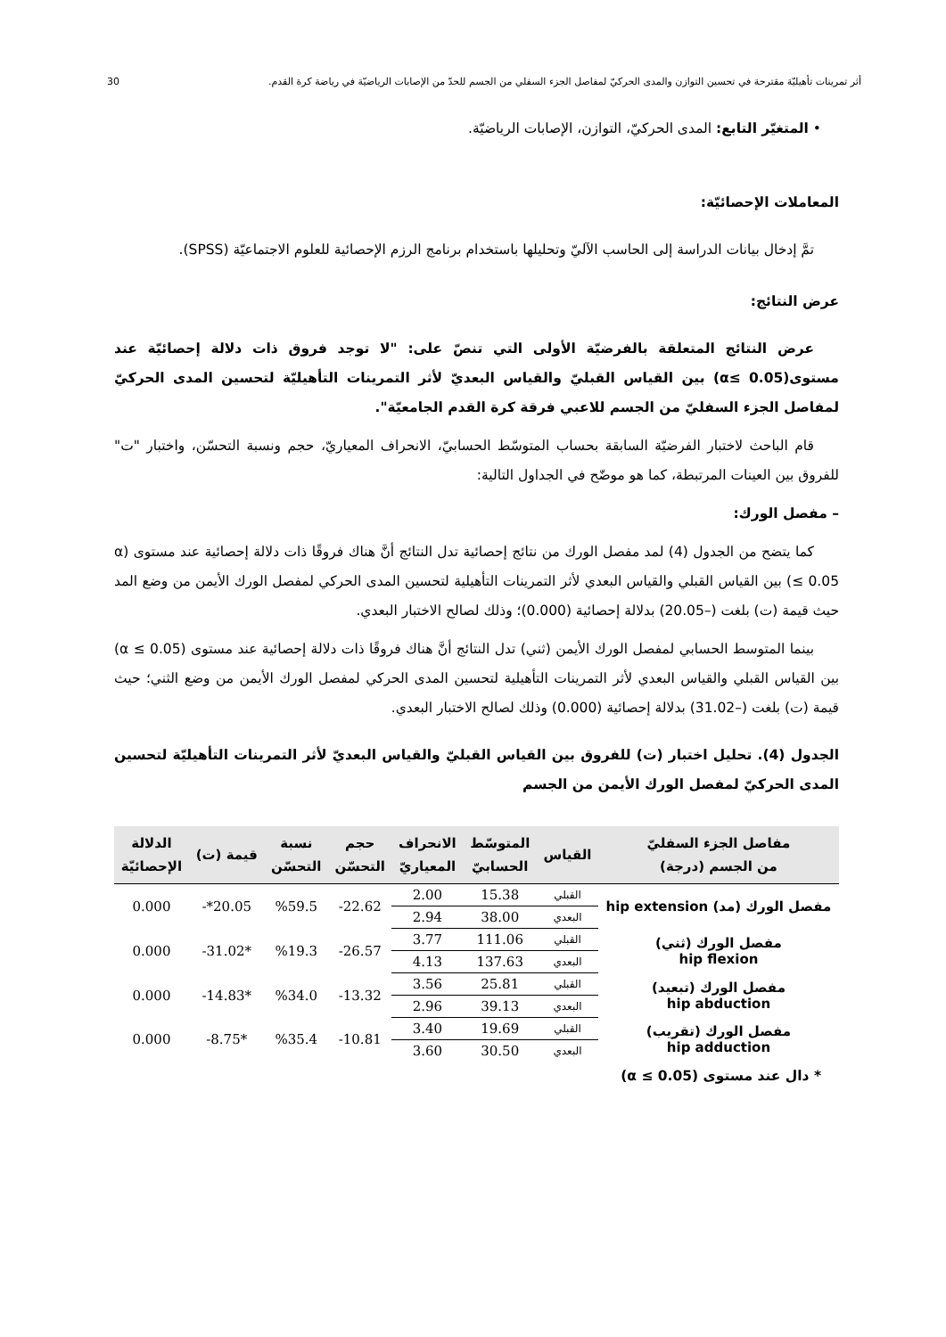أثر تمرينات تأهيليّة مقترحة في تحسين التوازن والمدى الحركيّ لمفاصل الجزء السفلي من الجسم للحدّ من الإصابات الرياضيّة في رياضة كرة القدم. 30
• المتغيّر التابع: المدى الحركيّ، التوازن، الإصابات الرياضيّة.
المعاملات الإحصائيّة:
تمَّ إدخال بيانات الدراسة إلى الحاسب الآليّ وتحليلها باستخدام برنامج الرزم الإحصائية للعلوم الاجتماعيّة (SPSS).
عرض النتائج:
عرض النتائج المتعلقة بالفرضيّة الأولى التي تنصّ على: "لا توجد فروق ذات دلالة إحصائيّة عند مستوى(α≤ 0.05) بين القياس القبليّ والقياس البعديّ لأثر التمرينات التأهيليّة لتحسين المدى الحركيّ لمفاصل الجزء السفليّ من الجسم للاعبي فرقة كرة القدم الجامعيّة".
قام الباحث لاختبار الفرضيّة السابقة بحساب المتوسّط الحسابيّ، الانحراف المعياريّ، حجم ونسبة التحسّن، واختبار "ت" للفروق بين العينات المرتبطة، كما هو موضّح في الجداول التالية:
– مفصل الورك:
كما يتضح من الجدول (4) لمد مفصل الورك من نتائج إحصائية تدل النتائج أنَّ هناك فروقًا ذات دلالة إحصائية عند مستوى (α ≤ 0.05) بين القياس القبلي والقياس البعدي لأثر التمرينات التأهيلية لتحسين المدى الحركي لمفصل الورك الأيمن من وضع المد حيث قيمة (ت) بلغت (–20.05) بدلالة إحصائية (0.000)؛ وذلك لصالح الاختبار البعدي.
بينما المتوسط الحسابي لمفصل الورك الأيمن (ثني) تدل النتائج أنَّ هناك فروقًا ذات دلالة إحصائية عند مستوى (α ≤ 0.05) بين القياس القبلي والقياس البعدي لأثر التمرينات التأهيلية لتحسين المدى الحركي لمفصل الورك الأيمن من وضع الثني؛ حيث قيمة (ت) بلغت (–31.02) بدلالة إحصائية (0.000) وذلك لصالح الاختبار البعدي.
الجدول (4). تحليل اختبار (ت) للفروق بين القياس القبليّ والقياس البعديّ لأثر التمرينات التأهيليّة لتحسين المدى الحركيّ لمفصل الورك الأيمن من الجسم
| مفاصل الجزء السفليّ من الجسم (درجة) | القياس | المتوسّط الحسابيّ | الانحراف المعياريّ | حجم التحسّن | نسبة التحسّن | قيمة (ت) | الدلالة الإحصائيّة |
| --- | --- | --- | --- | --- | --- | --- | --- |
| مفصل الورك (مد) hip extension | القبلي | 15.38 | 2.00 | 22.62- | %59.5 | 20.05*- | 0.000 |
| | البعدي | 38.00 | 2.94 | | | | |
| مفصل الورك (ثني) hip flexion | القبلي | 111.06 | 3.77 | 26.57- | %19.3 | *31.02- | 0.000 |
| | البعدي | 137.63 | 4.13 | | | | |
| مفصل الورك (تبعيد) hip abduction | القبلي | 25.81 | 3.56 | 13.32- | %34.0 | *14.83- | 0.000 |
| | البعدي | 39.13 | 2.96 | | | | |
| مفصل الورك (تقريب) hip adduction | القبلي | 19.69 | 3.40 | 10.81- | %35.4 | *8.75- | 0.000 |
| | البعدي | 30.50 | 3.60 | | | | |
* دال عند مستوى (α ≤ 0.05)